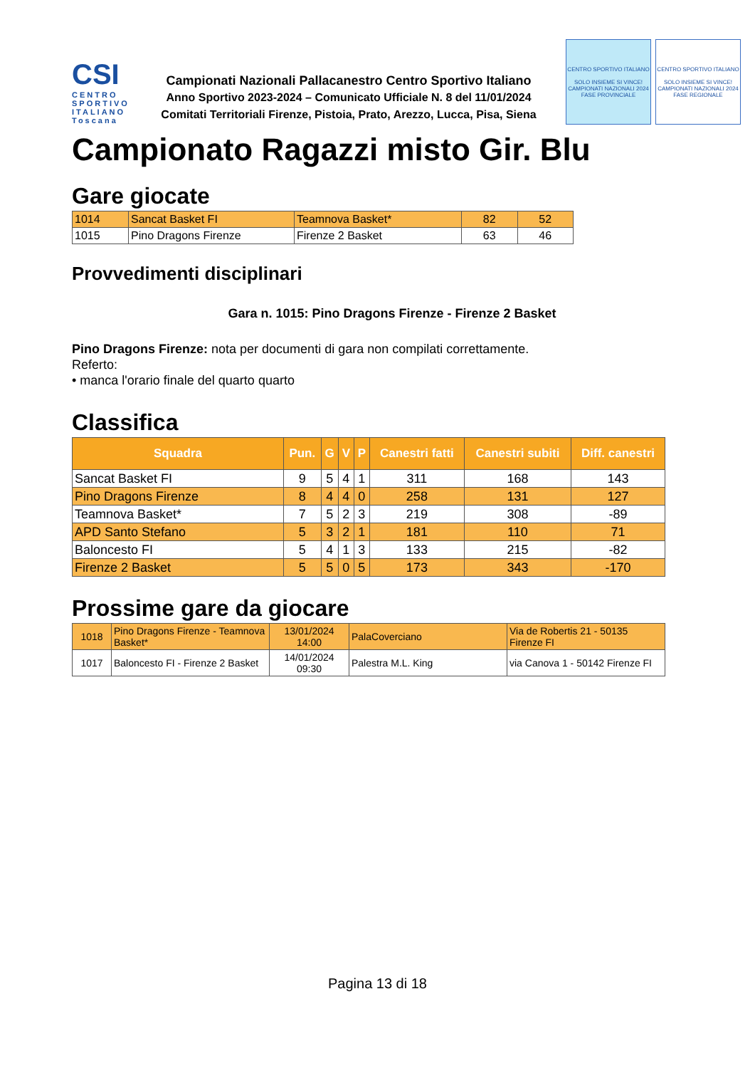CSI
CENTRO SPORTIVO ITALIANO
Toscana
Campionati Nazionali Pallacanestro Centro Sportivo Italiano
Anno Sportivo 2023-2024 – Comunicato Ufficiale N. 8 del 11/01/2024
Comitati Territoriali Firenze, Pistoia, Prato, Arezzo, Lucca, Pisa, Siena
CENTRO SPORTIVO ITALIANO
SOLO INSIEME SI VINCE!
CAMPIONATI NAZIONALI 2024
FASE PROVINCIALE
CENTRO SPORTIVO ITALIANO
SOLO INSIEME SI VINCE!
CAMPIONATI NAZIONALI 2024
FASE REGIONALE
Campionato Ragazzi misto Gir. Blu
Gare giocate
| 1014 | Sancat Basket FI | Teamnova Basket* | 82 | 52 |
| 1015 | Pino Dragons Firenze | Firenze 2 Basket | 63 | 46 |
Provvedimenti disciplinari
Gara n. 1015: Pino Dragons Firenze - Firenze 2 Basket
Pino Dragons Firenze: nota per documenti di gara non compilati correttamente.
Referto:
• manca l'orario finale del quarto quarto
Classifica
| Squadra | Pun. | G | V | P | Canestri fatti | Canestri subiti | Diff. canestri |
| --- | --- | --- | --- | --- | --- | --- | --- |
| Sancat Basket FI | 9 | 5 | 4 | 1 | 311 | 168 | 143 |
| Pino Dragons Firenze | 8 | 4 | 4 | 0 | 258 | 131 | 127 |
| Teamnova Basket* | 7 | 5 | 2 | 3 | 219 | 308 | -89 |
| APD Santo Stefano | 5 | 3 | 2 | 1 | 181 | 110 | 71 |
| Baloncesto FI | 5 | 4 | 1 | 3 | 133 | 215 | -82 |
| Firenze 2 Basket | 5 | 5 | 0 | 5 | 173 | 343 | -170 |
Prossime gare da giocare
| 1018 | Pino Dragons Firenze - Teamnova Basket* | 13/01/2024 14:00 | PalaCoverciano | Via de Robertis 21 - 50135 Firenze FI |
| 1017 | Baloncesto FI - Firenze 2 Basket | 14/01/2024 09:30 | Palestra M.L. King | via Canova 1 - 50142 Firenze FI |
Pagina 13 di 18